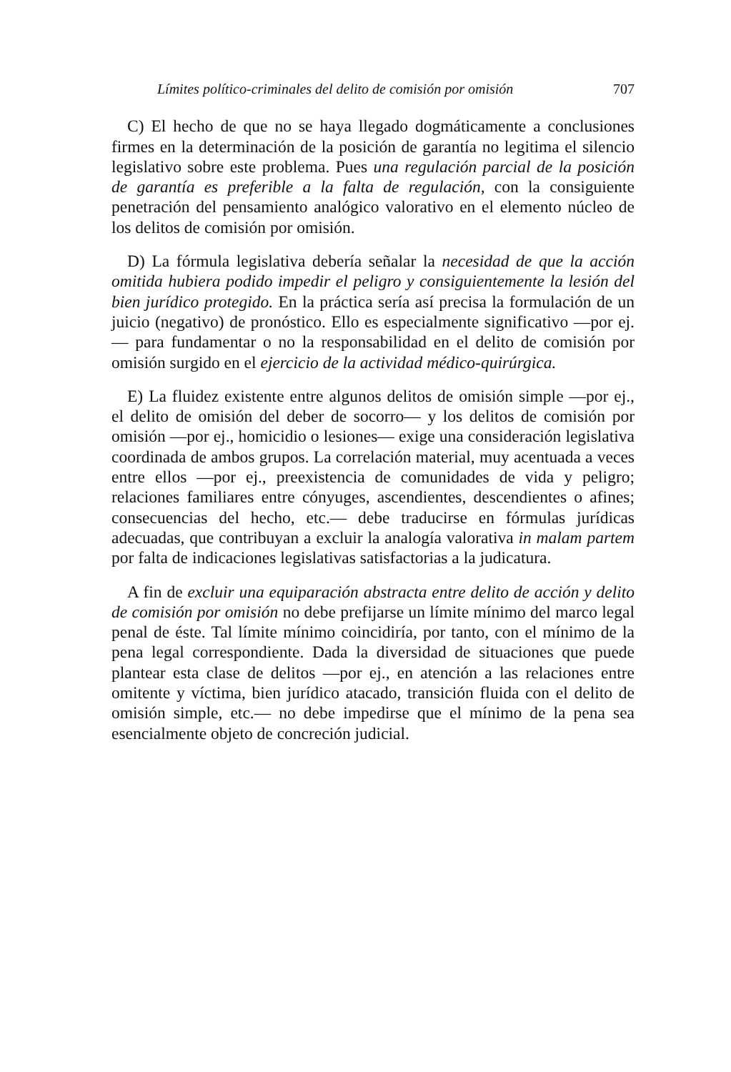Límites político-criminales del delito de comisión por omisión 707
C) El hecho de que no se haya llegado dogmáticamente a conclusiones firmes en la determinación de la posición de garantía no legitima el silencio legislativo sobre este problema. Pues una regulación parcial de la posición de garantía es preferible a la falta de regulación, con la consiguiente penetración del pensamiento analógico valorativo en el elemento núcleo de los delitos de comisión por omisión.
D) La fórmula legislativa debería señalar la necesidad de que la acción omitida hubiera podido impedir el peligro y consiguientemente la lesión del bien jurídico protegido. En la práctica sería así precisa la formulación de un juicio (negativo) de pronóstico. Ello es especialmente significativo —por ej.— para fundamentar o no la responsabilidad en el delito de comisión por omisión surgido en el ejercicio de la actividad médico-quirúrgica.
E) La fluidez existente entre algunos delitos de omisión simple —por ej., el delito de omisión del deber de socorro— y los delitos de comisión por omisión —por ej., homicidio o lesiones— exige una consideración legislativa coordinada de ambos grupos. La correlación material, muy acentuada a veces entre ellos —por ej., preexistencia de comunidades de vida y peligro; relaciones familiares entre cónyuges, ascendientes, descendientes o afines; consecuencias del hecho, etc.— debe traducirse en fórmulas jurídicas adecuadas, que contribuyan a excluir la analogía valorativa in malam partem por falta de indicaciones legislativas satisfactorias a la judicatura.
A fin de excluir una equiparación abstracta entre delito de acción y delito de comisión por omisión no debe prefijarse un límite mínimo del marco legal penal de éste. Tal límite mínimo coincidiría, por tanto, con el mínimo de la pena legal correspondiente. Dada la diversidad de situaciones que puede plantear esta clase de delitos —por ej., en atención a las relaciones entre omitente y víctima, bien jurídico atacado, transición fluida con el delito de omisión simple, etc.— no debe impedirse que el mínimo de la pena sea esencialmente objeto de concreción judicial.